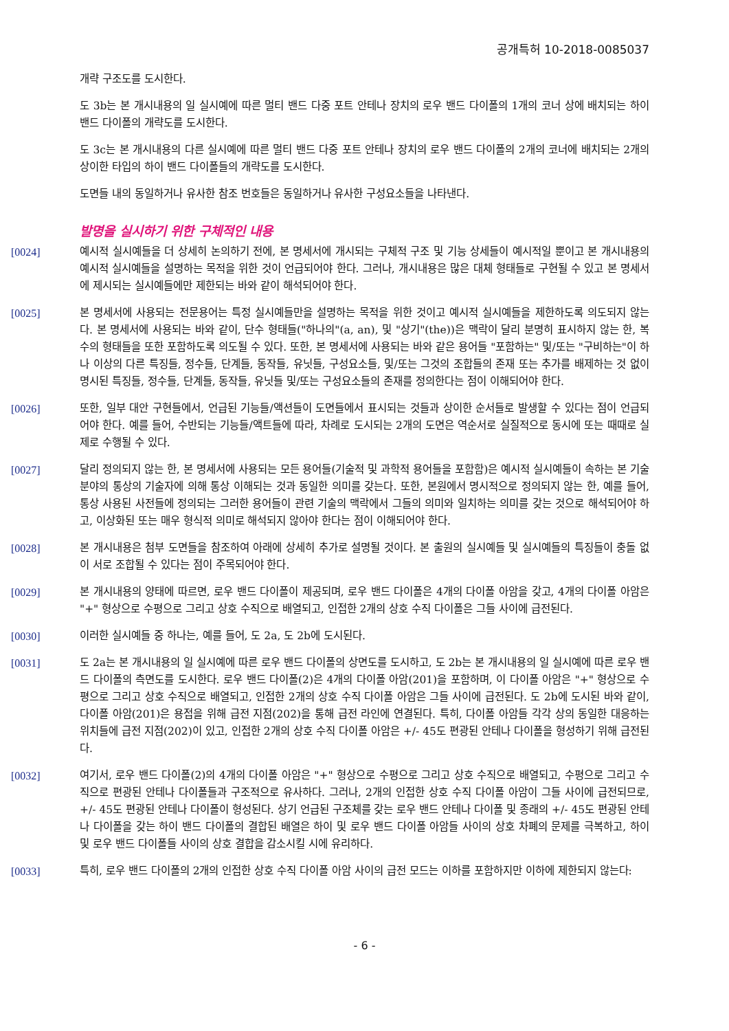공개특허 10-2018-0085037
개략 구조도를 도시한다.
도 3b는 본 개시내용의 일 실시예에 따른 멀티 밴드 다중 포트 안테나 장치의 로우 밴드 다이폴의 1개의 코너 상에 배치되는 하이 밴드 다이폴의 개략도를 도시한다.
도 3c는 본 개시내용의 다른 실시예에 따른 멀티 밴드 다중 포트 안테나 장치의 로우 밴드 다이폴의 2개의 코너에 배치되는 2개의 상이한 타입의 하이 밴드 다이폴들의 개략도를 도시한다.
도면들 내의 동일하거나 유사한 참조 번호들은 동일하거나 유사한 구성요소들을 나타낸다.
발명을 실시하기 위한 구체적인 내용
[0024] 예시적 실시예들을 더 상세히 논의하기 전에, 본 명세서에 개시되는 구체적 구조 및 기능 상세들이 예시적일 뿐이고 본 개시내용의 예시적 실시예들을 설명하는 목적을 위한 것이 언급되어야 한다. 그러나, 개시내용은 많은 대체 형태들로 구현될 수 있고 본 명세서에 제시되는 실시예들에만 제한되는 바와 같이 해석되어야 한다.
[0025] 본 명세서에 사용되는 전문용어는 특정 실시예들만을 설명하는 목적을 위한 것이고 예시적 실시예들을 제한하도록 의도되지 않는다. 본 명세서에 사용되는 바와 같이, 단수 형태들("하나의"(a, an), 및 "상기"(the))은 맥락이 달리 분명히 표시하지 않는 한, 복수의 형태들을 또한 포함하도록 의도될 수 있다. 또한, 본 명세서에 사용되는 바와 같은 용어들 "포함하는" 및/또는 "구비하는"이 하나 이상의 다른 특징들, 정수들, 단계들, 동작들, 유닛들, 구성요소들, 및/또는 그것의 조합들의 존재 또는 추가를 배제하는 것 없이 명시된 특징들, 정수들, 단계들, 동작들, 유닛들 및/또는 구성요소들의 존재를 정의한다는 점이 이해되어야 한다.
[0026] 또한, 일부 대안 구현들에서, 언급된 기능들/액션들이 도면들에서 표시되는 것들과 상이한 순서들로 발생할 수 있다는 점이 언급되어야 한다. 예를 들어, 수반되는 기능들/액트들에 따라, 차례로 도시되는 2개의 도면은 역순서로 실질적으로 동시에 또는 때때로 실제로 수행될 수 있다.
[0027] 달리 정의되지 않는 한, 본 명세서에 사용되는 모든 용어들(기술적 및 과학적 용어들을 포함함)은 예시적 실시예들이 속하는 본 기술분야의 통상의 기술자에 의해 통상 이해되는 것과 동일한 의미를 갖는다. 또한, 본원에서 명시적으로 정의되지 않는 한, 예를 들어, 통상 사용된 사전들에 정의되는 그러한 용어들이 관련 기술의 맥락에서 그들의 의미와 일치하는 의미를 갖는 것으로 해석되어야 하고, 이상화된 또는 매우 형식적 의미로 해석되지 않아야 한다는 점이 이해되어야 한다.
[0028] 본 개시내용은 첨부 도면들을 참조하여 아래에 상세히 추가로 설명될 것이다. 본 출원의 실시예들 및 실시예들의 특징들이 충돌 없이 서로 조합될 수 있다는 점이 주목되어야 한다.
[0029] 본 개시내용의 양태에 따르면, 로우 밴드 다이폴이 제공되며, 로우 밴드 다이폴은 4개의 다이폴 아암을 갖고, 4개의 다이폴 아암은 "+" 형상으로 수평으로 그리고 상호 수직으로 배열되고, 인접한 2개의 상호 수직 다이폴은 그들 사이에 급전된다.
[0030] 이러한 실시예들 중 하나는, 예를 들어, 도 2a, 도 2b에 도시된다.
[0031] 도 2a는 본 개시내용의 일 실시예에 따른 로우 밴드 다이폴의 상면도를 도시하고, 도 2b는 본 개시내용의 일 실시예에 따른 로우 밴드 다이폴의 측면도를 도시한다. 로우 밴드 다이폴(2)은 4개의 다이폴 아암(201)을 포함하며, 이 다이폴 아암은 "+" 형상으로 수평으로 그리고 상호 수직으로 배열되고, 인접한 2개의 상호 수직 다이폴 아암은 그들 사이에 급전된다. 도 2b에 도시된 바와 같이, 다이폴 아암(201)은 용접을 위해 급전 지점(202)을 통해 급전 라인에 연결된다. 특히, 다이폴 아암들 각각 상의 동일한 대응하는 위치들에 급전 지점(202)이 있고, 인접한 2개의 상호 수직 다이폴 아암은 +/- 45도 편광된 안테나 다이폴을 형성하기 위해 급전된다.
[0032] 여기서, 로우 밴드 다이폴(2)의 4개의 다이폴 아암은 "+" 형상으로 수평으로 그리고 상호 수직으로 배열되고, 수평으로 그리고 수직으로 편광된 안테나 다이폴들과 구조적으로 유사하다. 그러나, 2개의 인접한 상호 수직 다이폴 아암이 그들 사이에 급전되므로, +/- 45도 편광된 안테나 다이폴이 형성된다. 상기 언급된 구조체를 갖는 로우 밴드 안테나 다이폴 및 종래의 +/- 45도 편광된 안테나 다이폴을 갖는 하이 밴드 다이폴의 결합된 배열은 하이 및 로우 밴드 다이폴 아암들 사이의 상호 차폐의 문제를 극복하고, 하이 및 로우 밴드 다이폴들 사이의 상호 결합을 감소시킬 시에 유리하다.
[0033] 특히, 로우 밴드 다이폴의 2개의 인접한 상호 수직 다이폴 아암 사이의 급전 모드는 이하를 포함하지만 이하에 제한되지 않는다:
- 6 -